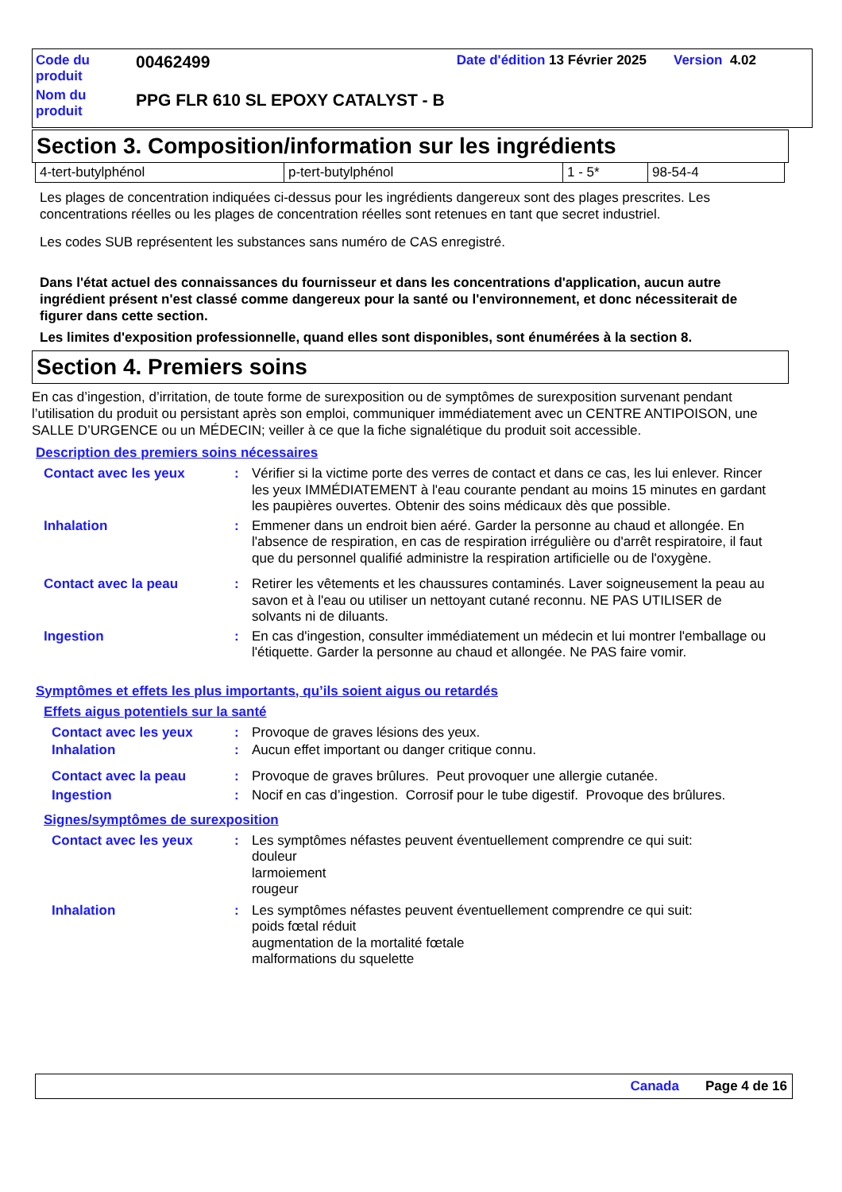| Code du produit | 00462499 | Date d'édition 13 Février 2025 | Version 4.02 |
| Nom du produit | PPG FLR 610 SL EPOXY CATALYST - B | | |
Section 3. Composition/information sur les ingrédients
| 4-tert-butylphénol | p-tert-butylphénol | 1 - 5* | 98-54-4 |
Les plages de concentration indiquées ci-dessus pour les ingrédients dangereux sont des plages prescrites. Les concentrations réelles ou les plages de concentration réelles sont retenues en tant que secret industriel.
Les codes SUB représentent les substances sans numéro de CAS enregistré.
Dans l'état actuel des connaissances du fournisseur et dans les concentrations d'application, aucun autre ingrédient présent n'est classé comme dangereux pour la santé ou l'environnement, et donc nécessiterait de figurer dans cette section.
Les limites d'exposition professionnelle, quand elles sont disponibles, sont énumérées à la section 8.
Section 4. Premiers soins
En cas d’ingestion, d’irritation, de toute forme de surexposition ou de symptômes de surexposition survenant pendant l’utilisation du produit ou persistant après son emploi, communiquer immédiatement avec un CENTRE ANTIPOISON, une SALLE D’URGENCE ou un MÉDECIN; veiller à ce que la fiche signalétique du produit soit accessible.
Description des premiers soins nécessaires
| Contact avec les yeux | : | Vérifier si la victime porte des verres de contact et dans ce cas, les lui enlever. Rincer les yeux IMMÉDIATEMENT à l'eau courante pendant au moins 15 minutes en gardant les paupières ouvertes. Obtenir des soins médicaux dès que possible. |
| Inhalation | : | Emmener dans un endroit bien aéré. Garder la personne au chaud et allongée. En l'absence de respiration, en cas de respiration irrégulière ou d'arrêt respiratoire, il faut que du personnel qualifié administre la respiration artificielle ou de l'oxygène. |
| Contact avec la peau | : | Retirer les vêtements et les chaussures contaminés. Laver soigneusement la peau au savon et à l'eau ou utiliser un nettoyant cutané reconnu. NE PAS UTILISER de solvants ni de diluants. |
| Ingestion | : | En cas d'ingestion, consulter immédiatement un médecin et lui montrer l'emballage ou l'étiquette. Garder la personne au chaud et allongée. Ne PAS faire vomir. |
Symptômes et effets les plus importants, qu’ils soient aigus ou retardés
Effets aigus potentiels sur la santé
| Contact avec les yeux | : | Provoque de graves lésions des yeux. |
| Inhalation | : | Aucun effet important ou danger critique connu. |
| Contact avec la peau | : | Provoque de graves brûlures. Peut provoquer une allergie cutanée. |
| Ingestion | : | Nocif en cas d’ingestion. Corrosif pour le tube digestif. Provoque des brûlures. |
Signes/symptômes de surexposition
| Contact avec les yeux | : | Les symptômes néfastes peuvent éventuellement comprendre ce qui suit: douleur larmoiement rougeur |
| Inhalation | : | Les symptômes néfastes peuvent éventuellement comprendre ce qui suit: poids fœtal réduit augmentation de la mortalité fœtale malformations du squelette |
Canada Page 4 de 16